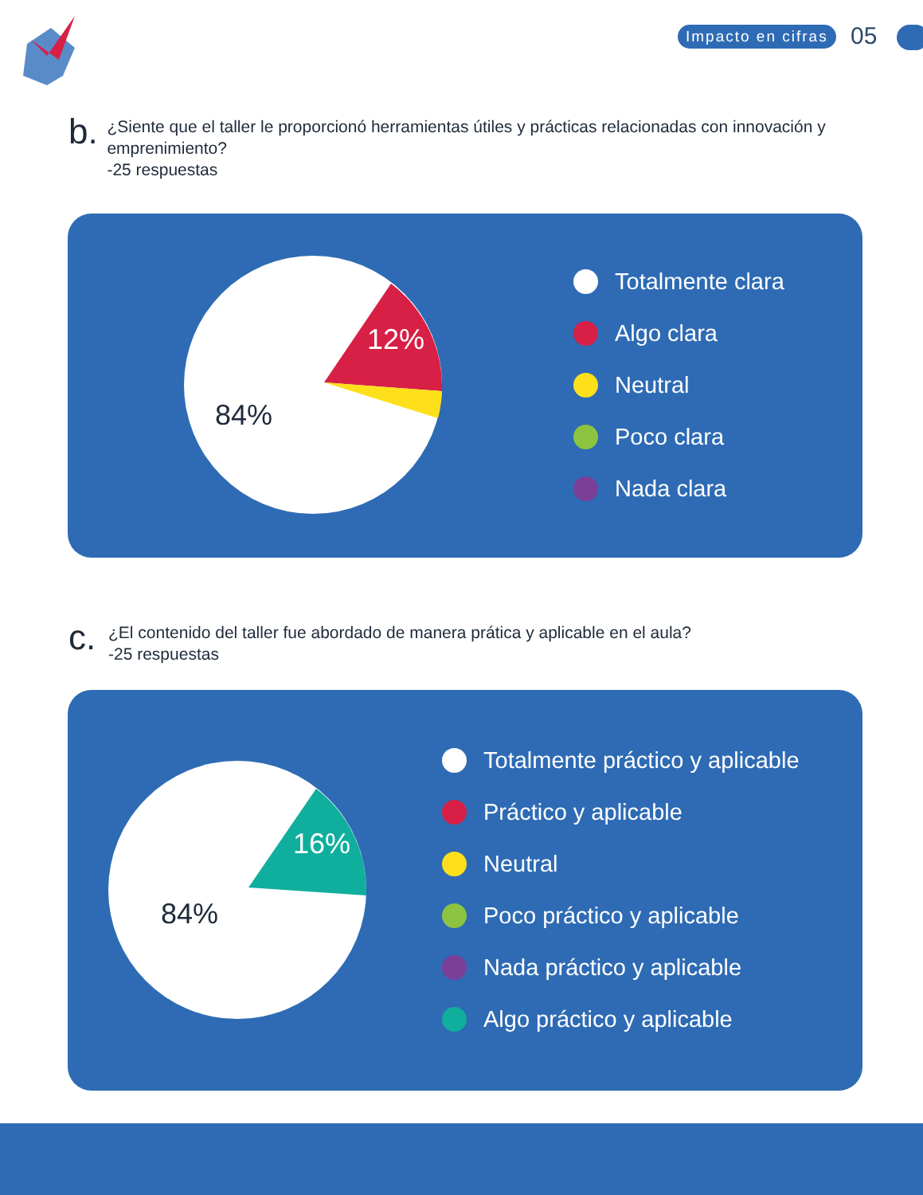Impacto en cifras 05
b.
¿Siente que el taller le proporcionó herramientas útiles y prácticas relacionadas con innovación y emprenimiento?
-25 respuestas
12%
84%
Totalmente clara
Algo clara
Neutral
Poco clara
Nada clara
c.
¿El contenido del taller fue abordado de manera prática y aplicable en el aula?
-25 respuestas
16%
84%
Totalmente práctico y aplicable
Práctico y aplicable
Neutral
Poco práctico y aplicable
Nada práctico y aplicable
Algo práctico y aplicable